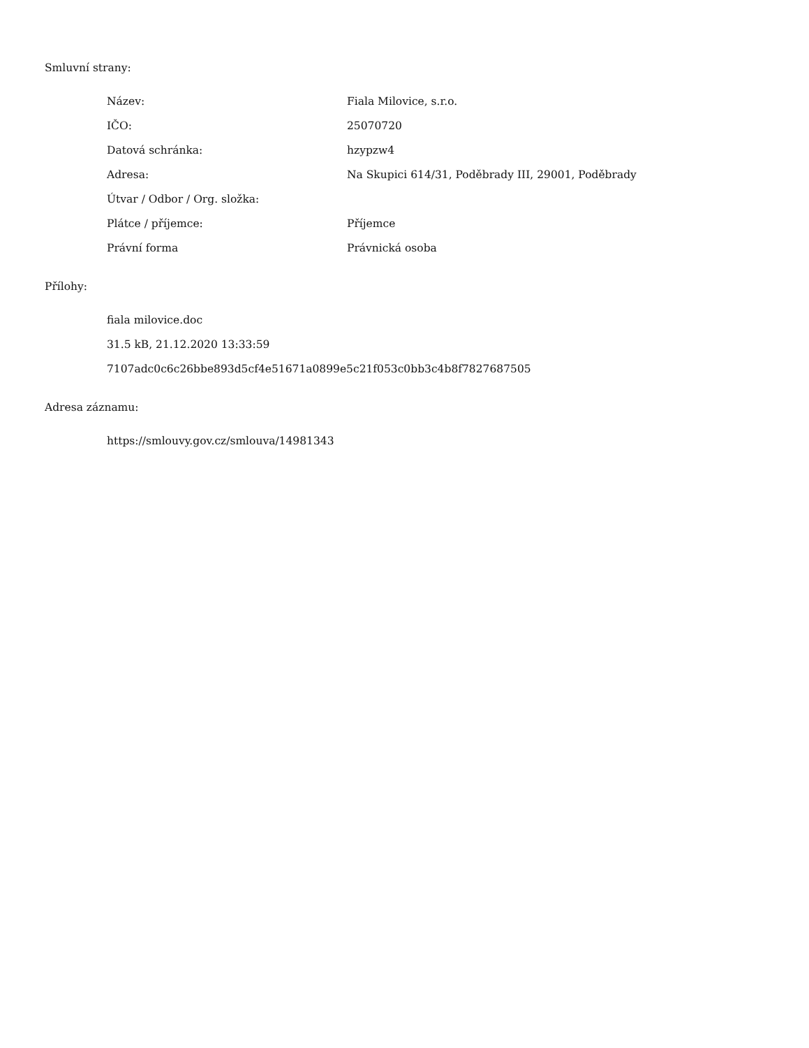Smluvní strany:
| Název: | Fiala Milovice, s.r.o. |
| IČO: | 25070720 |
| Datová schránka: | hzypzw4 |
| Adresa: | Na Skupici 614/31, Poděbrady III, 29001, Poděbrady |
| Útvar / Odbor / Org. složka: | |
| Plátce / příjemce: | Příjemce |
| Právní forma | Právnická osoba |
Přílohy:
fiala milovice.doc
31.5 kB, 21.12.2020 13:33:59
7107adc0c6c26bbe893d5cf4e51671a0899e5c21f053c0bb3c4b8f7827687505
Adresa záznamu:
https://smlouvy.gov.cz/smlouva/14981343